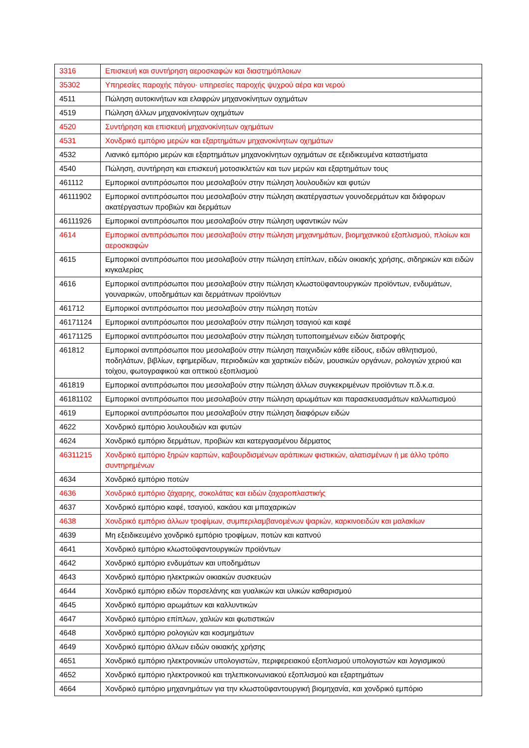| 3316 | Επισκευή και συντήρηση αεροσκαφών και διαστημόπλοιων |
| 35302 | Υπηρεσίες παροχής πάγου· υπηρεσίες παροχής ψυχρού αέρα και νερού |
| 4511 | Πώληση αυτοκινήτων και ελαφρών μηχανοκίνητων οχημάτων |
| 4519 | Πώληση άλλων μηχανοκίνητων οχημάτων |
| 4520 | Συντήρηση και επισκευή μηχανοκίνητων οχημάτων |
| 4531 | Χονδρικό εμπόριο μερών και εξαρτημάτων μηχανοκίνητων οχημάτων |
| 4532 | Λιανικό εμπόριο μερών και εξαρτημάτων μηχανοκίνητων οχημάτων σε εξειδικευμένα καταστήματα |
| 4540 | Πώληση, συντήρηση και επισκευή μοτοσικλετών και των μερών και εξαρτημάτων τους |
| 461112 | Εμπορικοί αντιπρόσωποι που μεσολαβούν στην πώληση λουλουδιών και φυτών |
| 46111902 | Εμπορικοί αντιπρόσωποι που μεσολαβούν στην πώληση ακατέργαστων γουνοδερμάτων και διάφορων ακατέργαστων προβιών και δερμάτων |
| 46111926 | Εμπορικοί αντιπρόσωποι που μεσολαβούν στην πώληση υφαντικών ινών |
| 4614 | Εμπορικοί αντιπρόσωποι που μεσολαβούν στην πώληση μηχανημάτων, βιομηχανικού εξοπλισμού, πλοίων και αεροσκαφών |
| 4615 | Εμπορικοί αντιπρόσωποι που μεσολαβούν στην πώληση επίπλων, ειδών οικιακής χρήσης, σιδηρικών και ειδών κιγκαλερίας |
| 4616 | Εμπορικοί αντιπρόσωποι που μεσολαβούν στην πώληση κλωστοϋφαντουργικών προϊόντων, ενδυμάτων, γουναρικών, υποδημάτων και δερμάτινων προϊόντων |
| 461712 | Εμπορικοί αντιπρόσωποι που μεσολαβούν στην πώληση ποτών |
| 46171124 | Εμπορικοί αντιπρόσωποι που μεσολαβούν στην πώληση τσαγιού και καφέ |
| 46171125 | Εμπορικοί αντιπρόσωποι που μεσολαβούν στην πώληση τυποποιημένων ειδών διατροφής |
| 461812 | Εμπορικοί αντιπρόσωποι που μεσολαβούν στην πώληση παιχνιδιών κάθε είδους, ειδών αθλητισμού, ποδηλάτων, βιβλίων, εφημερίδων, περιοδικών και χαρτικών ειδών, μουσικών οργάνων, ρολογιών χεριού και τοίχου, φωτογραφικού και οπτικού εξοπλισμού |
| 461819 | Εμπορικοί αντιπρόσωποι που μεσολαβούν στην πώληση άλλων συγκεκριμένων προϊόντων π.δ.κ.α. |
| 46181102 | Εμπορικοί αντιπρόσωποι που μεσολαβούν στην πώληση αρωμάτων και παρασκευασμάτων καλλωπισμού |
| 4619 | Εμπορικοί αντιπρόσωποι που μεσολαβούν στην πώληση διαφόρων ειδών |
| 4622 | Χονδρικό εμπόριο λουλουδιών και φυτών |
| 4624 | Χονδρικό εμπόριο δερμάτων, προβιών και κατεργασμένου δέρματος |
| 46311215 | Χονδρικό εμπόριο ξηρών καρπών, καβουρδισμένων αράπικων φιστικιών, αλατισμένων ή με άλλο τρόπο συντηρημένων |
| 4634 | Χονδρικό εμπόριο ποτών |
| 4636 | Χονδρικό εμπόριο ζάχαρης, σοκολάτας και ειδών ζαχαροπλαστικής |
| 4637 | Χονδρικό εμπόριο καφέ, τσαγιού, κακάου και μπαχαρικών |
| 4638 | Χονδρικό εμπόριο άλλων τροφίμων, συμπεριλαμβανομένων ψαριών, καρκινοειδών και μαλακίων |
| 4639 | Μη εξειδικευμένο χονδρικό εμπόριο τροφίμων, ποτών και καπνού |
| 4641 | Χονδρικό εμπόριο κλωστοϋφαντουργικών προϊόντων |
| 4642 | Χονδρικό εμπόριο ενδυμάτων και υποδημάτων |
| 4643 | Χονδρικό εμπόριο ηλεκτρικών οικιακών συσκευών |
| 4644 | Χονδρικό εμπόριο ειδών πορσελάνης και γυαλικών και υλικών καθαρισμού |
| 4645 | Χονδρικό εμπόριο αρωμάτων και καλλυντικών |
| 4647 | Χονδρικό εμπόριο επίπλων, χαλιών και φωτιστικών |
| 4648 | Χονδρικό εμπόριο ρολογιών και κοσμημάτων |
| 4649 | Χονδρικό εμπόριο άλλων ειδών οικιακής χρήσης |
| 4651 | Χονδρικό εμπόριο ηλεκτρονικών υπολογιστών, περιφερειακού εξοπλισμού υπολογιστών και λογισμικού |
| 4652 | Χονδρικό εμπόριο ηλεκτρονικού και τηλεπικοινωνιακού εξοπλισμού και εξαρτημάτων |
| 4664 | Χονδρικό εμπόριο μηχανημάτων για την κλωστοϋφαντουργική βιομηχανία, και χονδρικό εμπόριο |